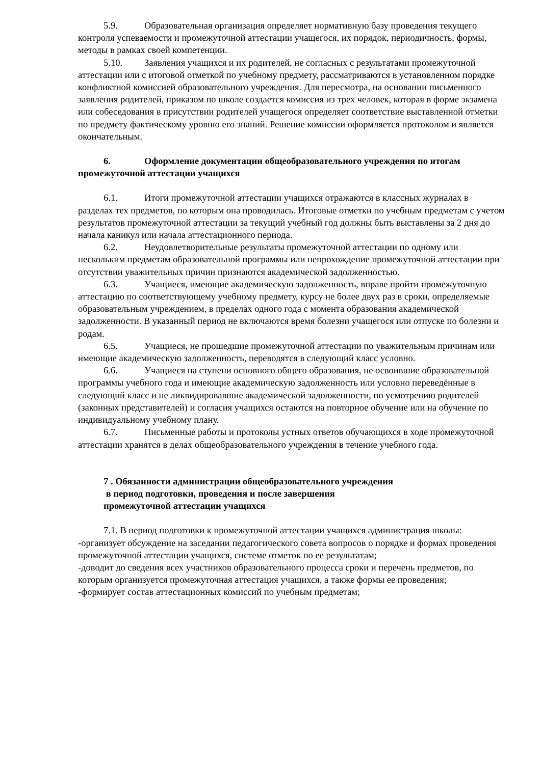5.9. Образовательная организация определяет нормативную базу проведения текущего контроля успеваемости и промежуточной аттестации учащегося, их порядок, периодичность, формы, методы в рамках своей компетенции.
5.10. Заявления учащихся и их родителей, не согласных с результатами промежуточной аттестации или с итоговой отметкой по учебному предмету, рассматриваются в установленном порядке конфликтной комиссией образовательного учреждения. Для пересмотра, на основании письменного заявления родителей, приказом по школе создается комиссия из трех человек, которая в форме экзамена или собеседования в присутствии родителей учащегося определяет соответствие выставленной отметки по предмету фактическому уровню его знаний. Решение комиссии оформляется протоколом и является окончательным.
6. Оформление документации общеобразовательного учреждения по итогам промежуточной аттестации учащихся
6.1. Итоги промежуточной аттестации учащихся отражаются в классных журналах в разделах тех предметов, по которым она проводилась. Итоговые отметки по учебным предметам с учетом результатов промежуточной аттестации за текущий учебный год должны быть выставлены за 2 дня до начала каникул или начала аттестационного периода.
6.2. Неудовлетворительные результаты промежуточной аттестации по одному или нескольким предметам образовательной программы или непрохождение промежуточной аттестации при отсутствии уважительных причин признаются академической задолженностью.
6.3. Учащиеся, имеющие академическую задолженность, вправе пройти промежуточную аттестацию по соответствующему учебному предмету, курсу не более двух раз в сроки, определяемые образовательным учреждением, в пределах одного года с момента образования академической задолженности. В указанный период не включаются время болезни учащегося или отпуске по болезни и родам.
6.5. Учащиеся, не прошедшие промежуточной аттестации по уважительным причинам или имеющие академическую задолженность, переводятся в следующий класс условно.
6.6. Учащиеся на ступени основного общего образования, не освоившие образовательной программы учебного года и имеющие академическую задолженность или условно переведённые в следующий класс и не ликвидировавшие академической задолженности, по усмотрению родителей (законных представителей) и согласия учащихся остаются на повторное обучение или на обучение по индивидуальному учебному плану.
6.7. Письменные работы и протоколы устных ответов обучающихся в ходе промежуточной аттестации хранятся в делах общеобразовательного учреждения в течение учебного года.
7 . Обязанности администрации общеобразовательного учреждения
в период подготовки, проведения и после завершения
промежуточной аттестации учащихся
7.1. В период подготовки к промежуточной аттестации учащихся администрация школы:
-организует обсуждение на заседании педагогического совета вопросов о порядке и формах проведения промежуточной аттестации учащихся, системе отметок по ее результатам;
-доводит до сведения всех участников образовательного процесса сроки и перечень предметов, по которым организуется промежуточная аттестация учащихся, а также формы ее проведения;
-формирует состав аттестационных комиссий по учебным предметам;